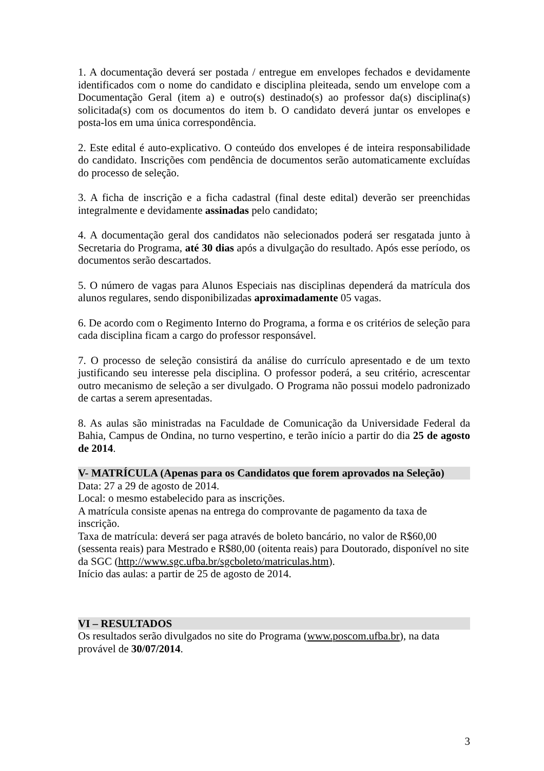1. A documentação deverá ser postada / entregue em envelopes fechados e devidamente identificados com o nome do candidato e disciplina pleiteada, sendo um envelope com a Documentação Geral (item a) e outro(s) destinado(s) ao professor da(s) disciplina(s) solicitada(s) com os documentos do item b. O candidato deverá juntar os envelopes e posta-los em uma única correspondência.
2. Este edital é auto-explicativo. O conteúdo dos envelopes é de inteira responsabilidade do candidato. Inscrições com pendência de documentos serão automaticamente excluídas do processo de seleção.
3. A ficha de inscrição e a ficha cadastral (final deste edital) deverão ser preenchidas integralmente e devidamente assinadas pelo candidato;
4. A documentação geral dos candidatos não selecionados poderá ser resgatada junto à Secretaria do Programa, até 30 dias após a divulgação do resultado. Após esse período, os documentos serão descartados.
5. O número de vagas para Alunos Especiais nas disciplinas dependerá da matrícula dos alunos regulares, sendo disponibilizadas aproximadamente 05 vagas.
6. De acordo com o Regimento Interno do Programa, a forma e os critérios de seleção para cada disciplina ficam a cargo do professor responsável.
7. O processo de seleção consistirá da análise do currículo apresentado e de um texto justificando seu interesse pela disciplina. O professor poderá, a seu critério, acrescentar outro mecanismo de seleção a ser divulgado. O Programa não possui modelo padronizado de cartas a serem apresentadas.
8. As aulas são ministradas na Faculdade de Comunicação da Universidade Federal da Bahia, Campus de Ondina, no turno vespertino, e terão início a partir do dia 25 de agosto de 2014.
V- MATRÍCULA (Apenas para os Candidatos que forem aprovados na Seleção)
Data: 27 a 29 de agosto de 2014.
Local: o mesmo estabelecido para as inscrições.
A matrícula consiste apenas na entrega do comprovante de pagamento da taxa de inscrição.
Taxa de matrícula: deverá ser paga através de boleto bancário, no valor de R$60,00 (sessenta reais) para Mestrado e R$80,00 (oitenta reais) para Doutorado, disponível no site da SGC (http://www.sgc.ufba.br/sgcboleto/matriculas.htm).
Início das aulas: a partir de 25 de agosto de 2014.
VI – RESULTADOS
Os resultados serão divulgados no site do Programa (www.poscom.ufba.br), na data provável de 30/07/2014.
3